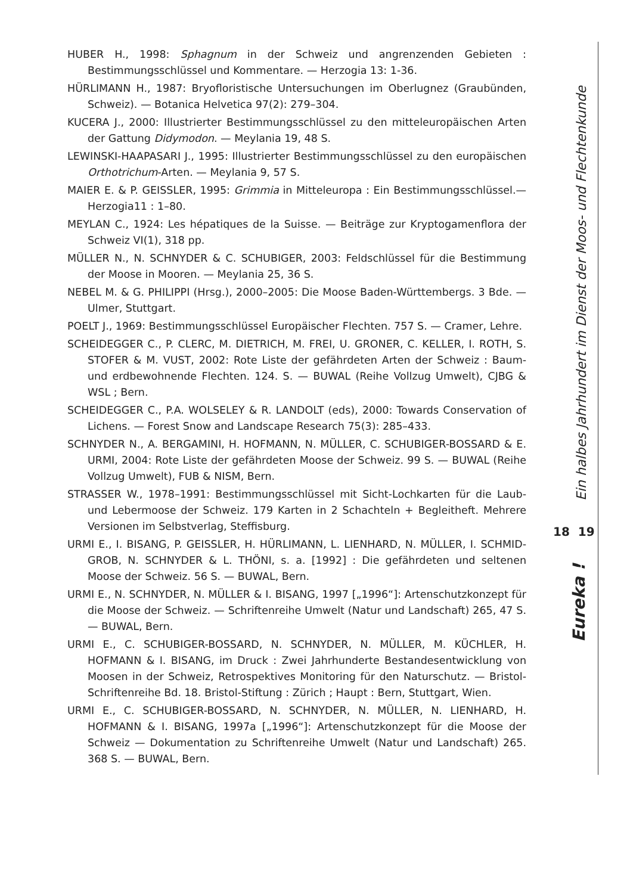HUBER H., 1998: Sphagnum in der Schweiz und angrenzenden Gebieten : Bestimmungsschlüssel und Kommentare. — Herzogia 13: 1-36.
HÜRLIMANN H., 1987: Bryofloristische Untersuchungen im Oberlugnez (Graubünden, Schweiz). — Botanica Helvetica 97(2): 279–304.
KUCERA J., 2000: Illustrierter Bestimmungsschlüssel zu den mitteleuropäischen Arten der Gattung Didymodon. — Meylania 19, 48 S.
LEWINSKI-HAAPASARI J., 1995: Illustrierter Bestimmungsschlüssel zu den europäischen Orthotrichum-Arten. — Meylania 9, 57 S.
MAIER E. & P. GEISSLER, 1995: Grimmia in Mitteleuropa : Ein Bestimmungsschlüssel.— Herzogia11 : 1–80.
MEYLAN C., 1924: Les hépatiques de la Suisse. — Beiträge zur Kryptogamenflora der Schweiz VI(1), 318 pp.
MÜLLER N., N. SCHNYDER & C. SCHUBIGER, 2003: Feldschlüssel für die Bestimmung der Moose in Mooren. — Meylania 25, 36 S.
NEBEL M. & G. PHILIPPI (Hrsg.), 2000–2005: Die Moose Baden-Württembergs. 3 Bde. — Ulmer, Stuttgart.
POELT J., 1969: Bestimmungsschlüssel Europäischer Flechten. 757 S. — Cramer, Lehre.
SCHEIDEGGER C., P. CLERC, M. DIETRICH, M. FREI, U. GRONER, C. KELLER, I. ROTH, S. STOFER & M. VUST, 2002: Rote Liste der gefährdeten Arten der Schweiz : Baum- und erdbewohnende Flechten. 124. S. — BUWAL (Reihe Vollzug Umwelt), CJBG & WSL ; Bern.
SCHEIDEGGER C., P.A. WOLSELEY & R. LANDOLT (eds), 2000: Towards Conservation of Lichens. — Forest Snow and Landscape Research 75(3): 285–433.
SCHNYDER N., A. BERGAMINI, H. HOFMANN, N. MÜLLER, C. SCHUBIGER-BOSSARD & E. URMI, 2004: Rote Liste der gefährdeten Moose der Schweiz. 99 S. — BUWAL (Reihe Vollzug Umwelt), FUB & NISM, Bern.
STRASSER W., 1978–1991: Bestimmungsschlüssel mit Sicht-Lochkarten für die Laub- und Lebermoose der Schweiz. 179 Karten in 2 Schachteln + Begleitheft. Mehrere Versionen im Selbstverlag, Steffisburg.
URMI E., I. BISANG, P. GEISSLER, H. HÜRLIMANN, L. LIENHARD, N. MÜLLER, I. SCHMID-GROB, N. SCHNYDER & L. THÖNI, s. a. [1992] : Die gefährdeten und seltenen Moose der Schweiz. 56 S. — BUWAL, Bern.
URMI E., N. SCHNYDER, N. MÜLLER & I. BISANG, 1997 [„1996“]: Artenschutzkonzept für die Moose der Schweiz. — Schriftenreihe Umwelt (Natur und Landschaft) 265, 47 S. — BUWAL, Bern.
URMI E., C. SCHUBIGER-BOSSARD, N. SCHNYDER, N. MÜLLER, M. KÜCHLER, H. HOFMANN & I. BISANG, im Druck : Zwei Jahrhunderte Bestandesentwicklung von Moosen in der Schweiz, Retrospektives Monitoring für den Naturschutz. — Bristol-Schriftenreihe Bd. 18. Bristol-Stiftung : Zürich ; Haupt : Bern, Stuttgart, Wien.
URMI E., C. SCHUBIGER-BOSSARD, N. SCHNYDER, N. MÜLLER, N. LIENHARD, H. HOFMANN & I. BISANG, 1997a [„1996“]: Artenschutzkonzept für die Moose der Schweiz — Dokumentation zu Schriftenreihe Umwelt (Natur und Landschaft) 265. 368 S. — BUWAL, Bern.
Ein halbes Jahrhundert im Dienst der Moos- und Flechtenkunde
18 19
Eureka !